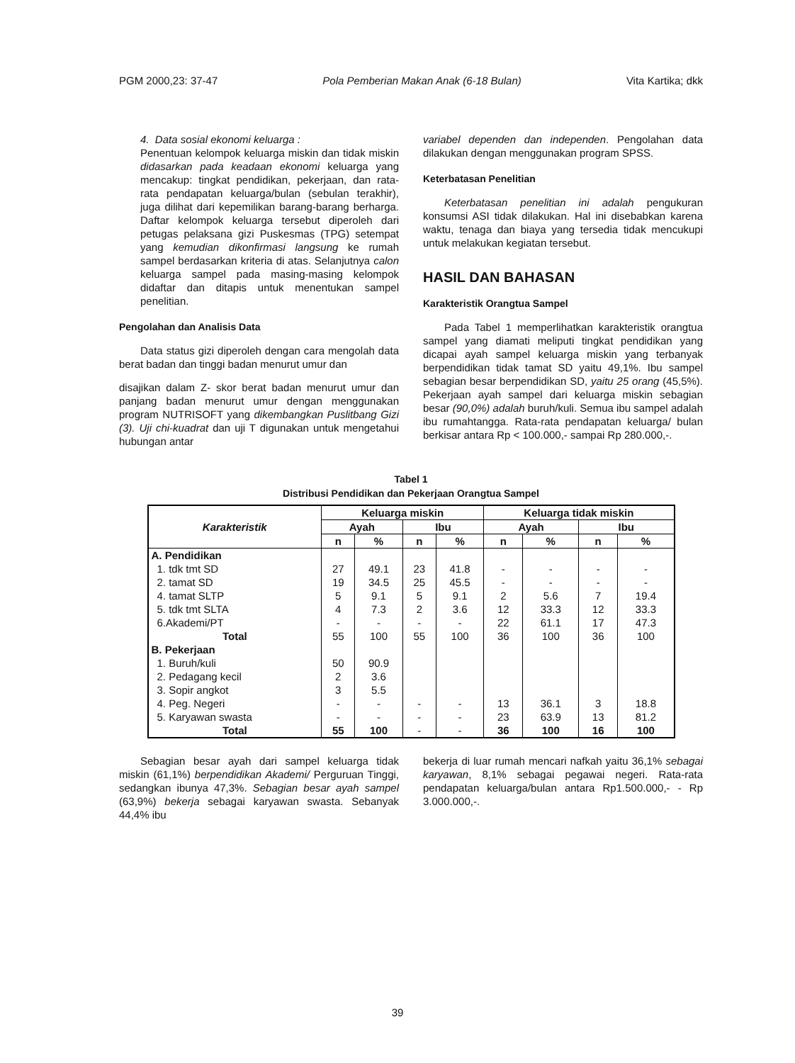PGM 2000,23: 37-47 Pola Pemberian Makan Anak (6-18 Bulan) Vita Kartika; dkk
4. Data sosial ekonomi keluarga :
Penentuan kelompok keluarga miskin dan tidak miskin didasarkan pada keadaan ekonomi keluarga yang mencakup: tingkat pendidikan, pekerjaan, dan rata-rata pendapatan keluarga/bulan (sebulan terakhir), juga dilihat dari kepemilikan barang-barang berharga. Daftar kelompok keluarga tersebut diperoleh dari petugas pelaksana gizi Puskesmas (TPG) setempat yang kemudian dikonfirmasi langsung ke rumah sampel berdasarkan kriteria di atas. Selanjutnya calon keluarga sampel pada masing-masing kelompok didaftar dan ditapis untuk menentukan sampel penelitian.
Pengolahan dan Analisis Data
Data status gizi diperoleh dengan cara mengolah data berat badan dan tinggi badan menurut umur dan
disajikan dalam Z- skor berat badan menurut umur dan panjang badan menurut umur dengan menggunakan program NUTRISOFT yang dikembangkan Puslitbang Gizi (3). Uji chi-kuadrat dan uji T digunakan untuk mengetahui hubungan antar
variabel dependen dan independen. Pengolahan data dilakukan dengan menggunakan program SPSS.
Keterbatasan Penelitian
Keterbatasan penelitian ini adalah pengukuran konsumsi ASI tidak dilakukan. Hal ini disebabkan karena waktu, tenaga dan biaya yang tersedia tidak mencukupi untuk melakukan kegiatan tersebut.
HASIL DAN BAHASAN
Karakteristik Orangtua Sampel
Pada Tabel 1 memperlihatkan karakteristik orangtua sampel yang diamati meliputi tingkat pendidikan yang dicapai ayah sampel keluarga miskin yang terbanyak berpendidikan tidak tamat SD yaitu 49,1%. Ibu sampel sebagian besar berpendidikan SD, yaitu 25 orang (45,5%). Pekerjaan ayah sampel dari keluarga miskin sebagian besar (90,0%) adalah buruh/kuli. Semua ibu sampel adalah ibu rumahtangga. Rata-rata pendapatan keluarga/ bulan berkisar antara Rp < 100.000,- sampai Rp 280.000,-.
Tabel 1
Distribusi Pendidikan dan Pekerjaan Orangtua Sampel
| Karakteristik | Keluarga miskin | | | | Keluarga tidak miskin | | | |
| --- | --- | --- | --- | --- | --- | --- | --- | --- |
| | Ayah | | Ibu | | Ayah | | Ibu | |
| | n | % | n | % | n | % | n | % |
| A. Pendidikan | | | | | | | | |
| 1. tdk tmt SD | 27 | 49.1 | 23 | 41.8 | - | - | - | - |
| 2. tamat SD | 19 | 34.5 | 25 | 45.5 | - | - | - | - |
| 4. tamat SLTP | 5 | 9.1 | 5 | 9.1 | 2 | 5.6 | 7 | 19.4 |
| 5. tdk tmt SLTA | 4 | 7.3 | 2 | 3.6 | 12 | 33.3 | 12 | 33.3 |
| 6.Akademi/PT | - | - | - | - | 22 | 61.1 | 17 | 47.3 |
| Total | 55 | 100 | 55 | 100 | 36 | 100 | 36 | 100 |
| B. Pekerjaan | | | | | | | | |
| 1. Buruh/kuli | 50 | 90.9 | | | | | | |
| 2. Pedagang kecil | 2 | 3.6 | | | | | | |
| 3. Sopir angkot | 3 | 5.5 | | | | | | |
| 4. Peg. Negeri | - | - | - | - | 13 | 36.1 | 3 | 18.8 |
| 5. Karyawan swasta | - | - | - | - | 23 | 63.9 | 13 | 81.2 |
| Total | 55 | 100 | - | - | 36 | 100 | 16 | 100 |
Sebagian besar ayah dari sampel keluarga tidak miskin (61,1%) berpendidikan Akademi/ Perguruan Tinggi, sedangkan ibunya 47,3%. Sebagian besar ayah sampel (63,9%) bekerja sebagai karyawan swasta. Sebanyak 44,4% ibu
bekerja di luar rumah mencari nafkah yaitu 36,1% sebagai karyawan, 8,1% sebagai pegawai negeri. Rata-rata pendapatan keluarga/bulan antara Rp1.500.000,- - Rp 3.000.000,-.
39